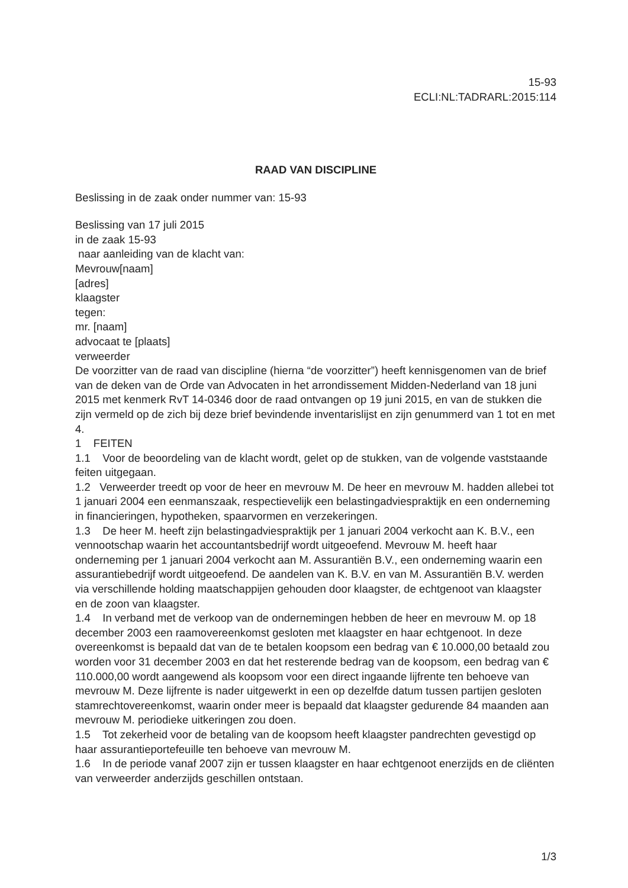15-93
ECLI:NL:TADRARL:2015:114
RAAD VAN DISCIPLINE
Beslissing in de zaak onder nummer van: 15-93
Beslissing van 17 juli 2015
in de zaak 15-93
naar aanleiding van de klacht van:
Mevrouw[naam]
[adres]
klaagster
tegen:
mr. [naam]
advocaat te [plaats]
verweerder
De voorzitter van de raad van discipline (hierna “de voorzitter”) heeft kennisgenomen van de brief van de deken van de Orde van Advocaten in het arrondissement Midden-Nederland van 18 juni 2015 met kenmerk RvT 14-0346 door de raad ontvangen op 19 juni 2015, en van de stukken die zijn vermeld op de zich bij deze brief bevindende inventarislijst en zijn genummerd van 1 tot en met 4.
1 FEITEN
1.1 Voor de beoordeling van de klacht wordt, gelet op de stukken, van de volgende vaststaande feiten uitgegaan.
1.2 Verweerder treedt op voor de heer en mevrouw M. De heer en mevrouw M. hadden allebei tot 1 januari 2004 een eenmanszaak, respectievelijk een belastingadviespraktijk en een onderneming in financieringen, hypotheken, spaarvormen en verzekeringen.
1.3 De heer M. heeft zijn belastingadviespraktijk per 1 januari 2004 verkocht aan K. B.V., een vennootschap waarin het accountantsbedrijf wordt uitgeoefend. Mevrouw M. heeft haar onderneming per 1 januari 2004 verkocht aan M. Assurantiën B.V., een onderneming waarin een assurantiebedrijf wordt uitgeoefend. De aandelen van K. B.V. en van M. Assurantiën B.V. werden via verschillende holding maatschappijen gehouden door klaagster, de echtgenoot van klaagster en de zoon van klaagster.
1.4 In verband met de verkoop van de ondernemingen hebben de heer en mevrouw M. op 18 december 2003 een raamovereenkomst gesloten met klaagster en haar echtgenoot. In deze overeenkomst is bepaald dat van de te betalen koopsom een bedrag van € 10.000,00 betaald zou worden voor 31 december 2003 en dat het resterende bedrag van de koopsom, een bedrag van € 110.000,00 wordt aangewend als koopsom voor een direct ingaande lijfrente ten behoeve van mevrouw M. Deze lijfrente is nader uitgewerkt in een op dezelfde datum tussen partijen gesloten stamrechtovereenkomst, waarin onder meer is bepaald dat klaagster gedurende 84 maanden aan mevrouw M. periodieke uitkeringen zou doen.
1.5 Tot zekerheid voor de betaling van de koopsom heeft klaagster pandrechten gevestigd op haar assurantieportefeuille ten behoeve van mevrouw M.
1.6 In de periode vanaf 2007 zijn er tussen klaagster en haar echtgenoot enerzijds en de cliënten van verweerder anderzijds geschillen ontstaan.
1/3